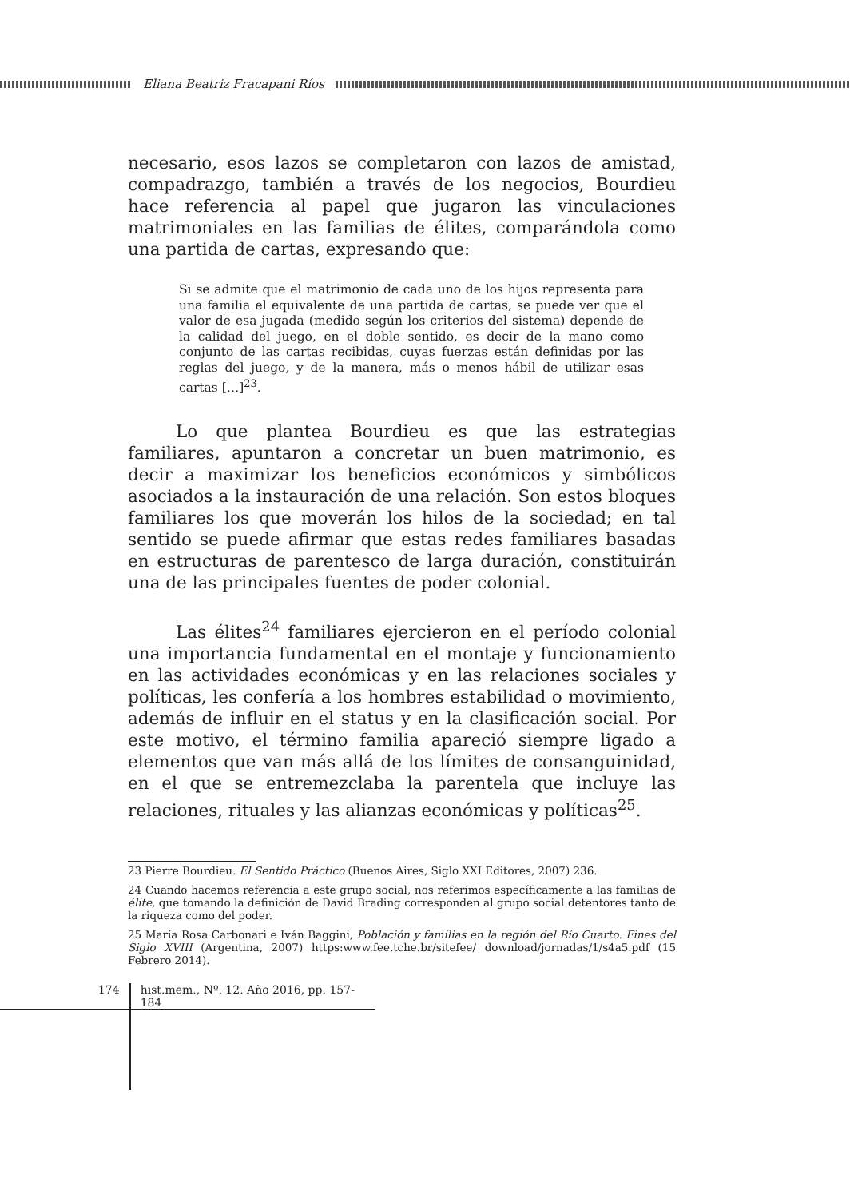Eliana Beatriz Fracapani Ríos
necesario, esos lazos se completaron con lazos de amistad, compadrazgo, también a través de los negocios, Bourdieu hace referencia al papel que jugaron las vinculaciones matrimoniales en las familias de élites, comparándola como una partida de cartas, expresando que:
Si se admite que el matrimonio de cada uno de los hijos representa para una familia el equivalente de una partida de cartas, se puede ver que el valor de esa jugada (medido según los criterios del sistema) depende de la calidad del juego, en el doble sentido, es decir de la mano como conjunto de las cartas recibidas, cuyas fuerzas están definidas por las reglas del juego, y de la manera, más o menos hábil de utilizar esas cartas […]<sup>23</sup>.
Lo que plantea Bourdieu es que las estrategias familiares, apuntaron a concretar un buen matrimonio, es decir a maximizar los beneficios económicos y simbólicos asociados a la instauración de una relación. Son estos bloques familiares los que moverán los hilos de la sociedad; en tal sentido se puede afirmar que estas redes familiares basadas en estructuras de parentesco de larga duración, constituirán una de las principales fuentes de poder colonial.
Las élites<sup>24</sup> familiares ejercieron en el período colonial una importancia fundamental en el montaje y funcionamiento en las actividades económicas y en las relaciones sociales y políticas, les confería a los hombres estabilidad o movimiento, además de influir en el status y en la clasificación social. Por este motivo, el término familia apareció siempre ligado a elementos que van más allá de los límites de consanguinidad, en el que se entremezclaba la parentela que incluye las relaciones, rituales y las alianzas económicas y políticas<sup>25</sup>.
23 Pierre Bourdieu. El Sentido Práctico (Buenos Aires, Siglo XXI Editores, 2007) 236.
24 Cuando hacemos referencia a este grupo social, nos referimos específicamente a las familias de élite, que tomando la definición de David Brading corresponden al grupo social detentores tanto de la riqueza como del poder.
25 María Rosa Carbonari e Iván Baggini, Población y familias en la región del Río Cuarto. Fines del Siglo XVIII (Argentina, 2007) https:www.fee.tche.br/sitefee/ download/jornadas/1/s4a5.pdf (15 Febrero 2014).
174 hist.mem., Nº. 12. Año 2016, pp. 157-184